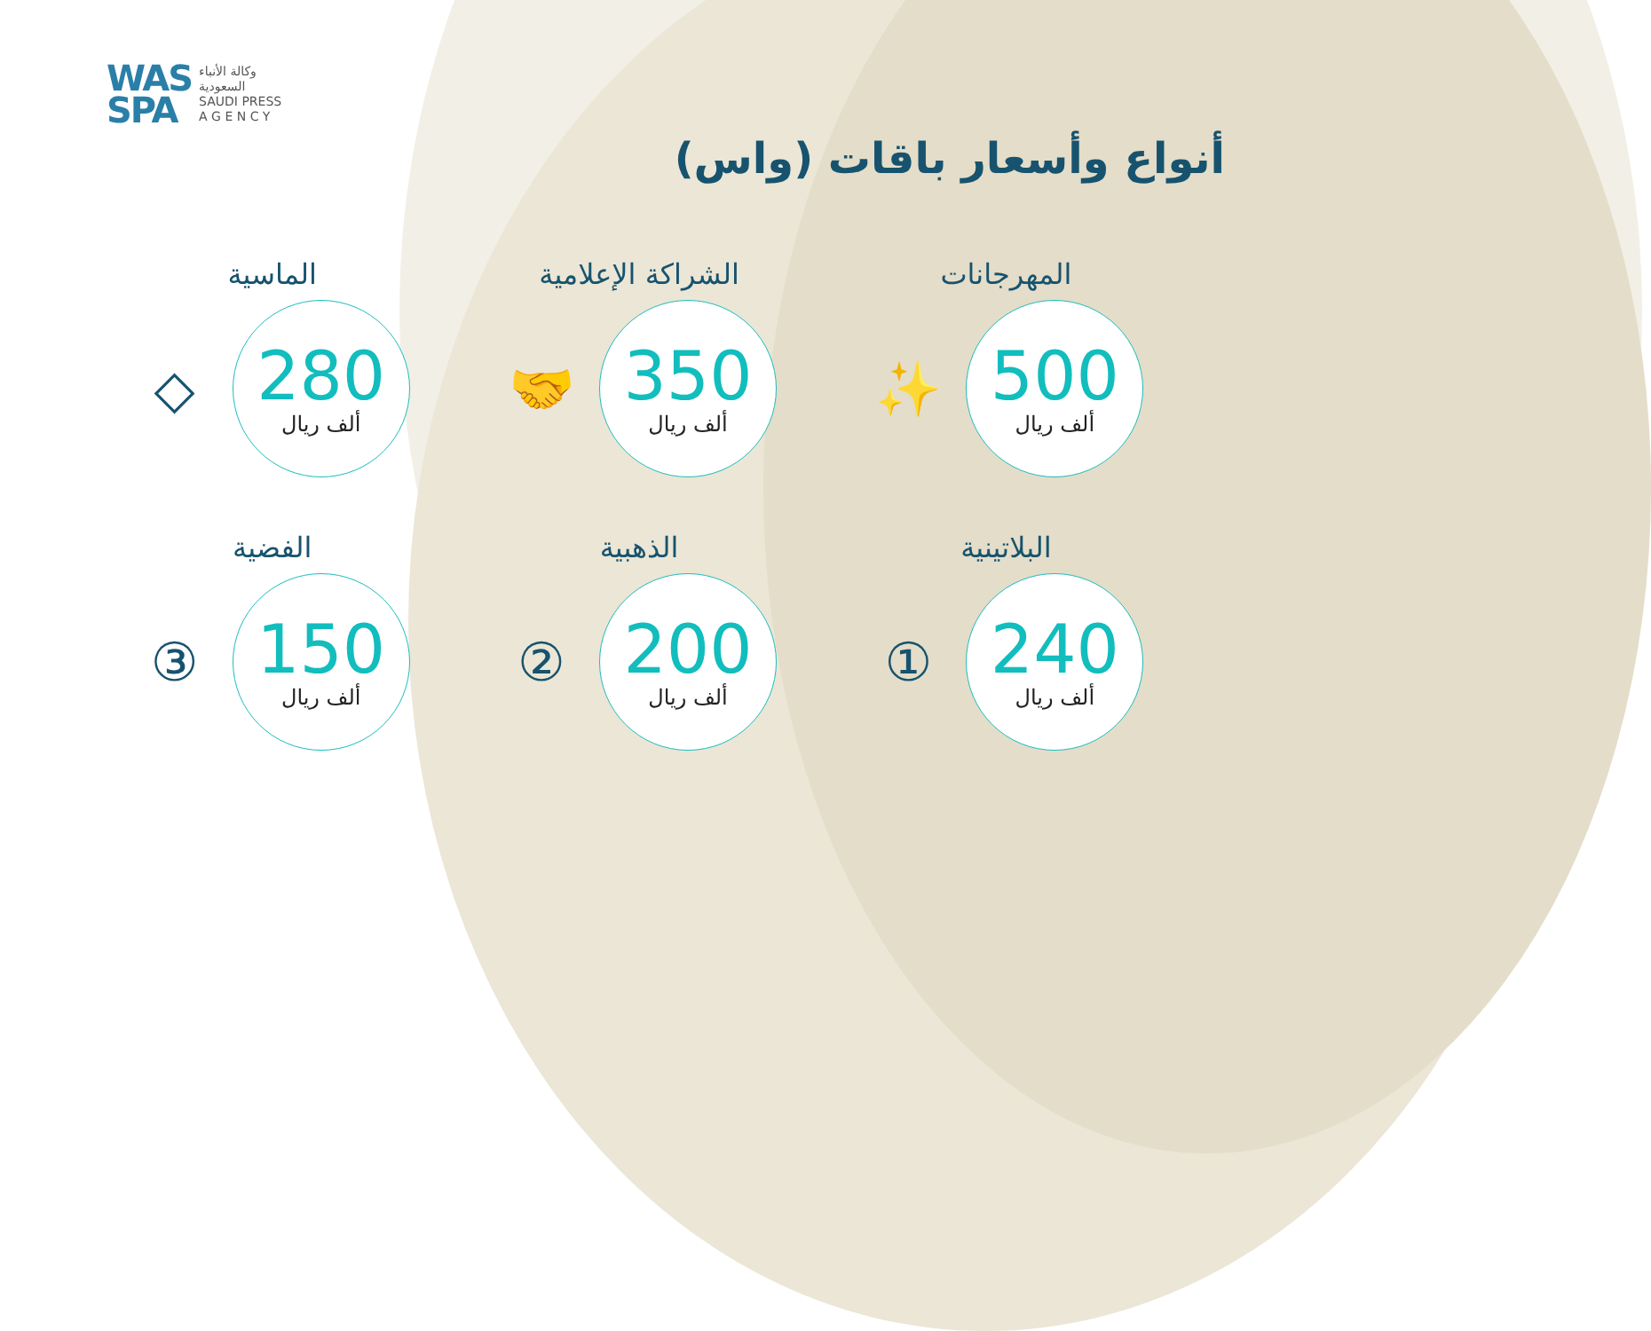WAS
SPA
وكالة الأنباء
السعودية
SAUDI PRESS
A G E N C Y
أنواع وأسعار باقات (واس)
المهرجانات
500
ألف ريال
✨
الشراكة الإعلامية
350
ألف ريال
🤝
الماسية
280
ألف ريال
◇
البلاتينية
240
ألف ريال
①
الذهبية
200
ألف ريال
②
الفضية
150
ألف ريال
③